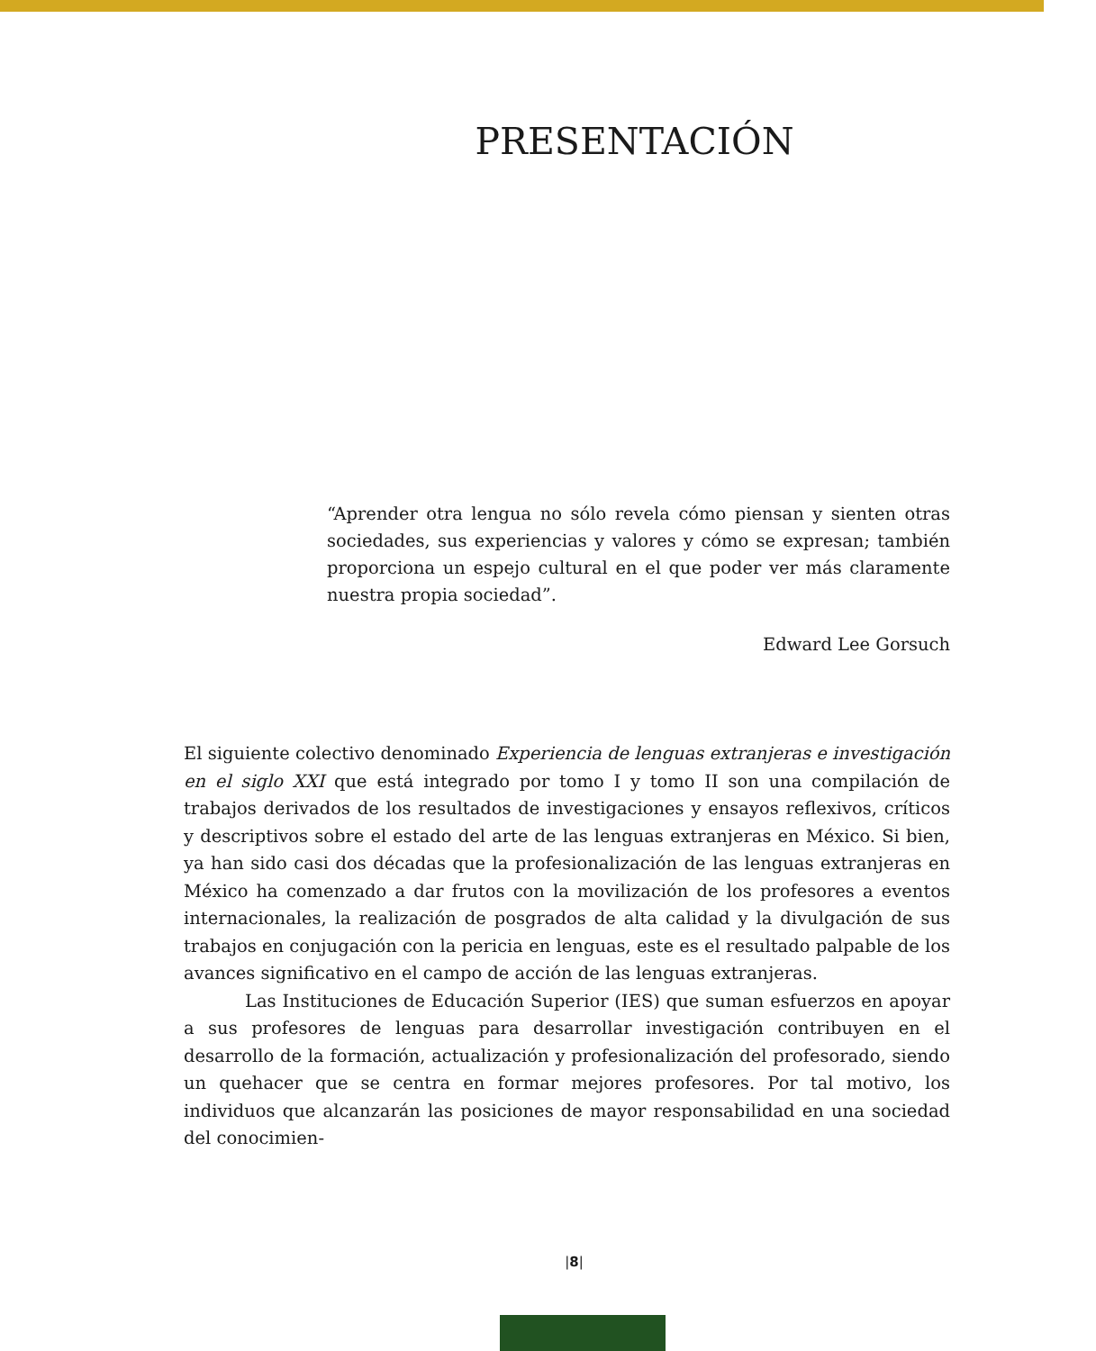PRESENTACIÓN
“Aprender otra lengua no sólo revela cómo piensan y sienten otras sociedades, sus experiencias y valores y cómo se expresan; también proporciona un espejo cultural en el que poder ver más claramente nuestra propia sociedad”.
Edward Lee Gorsuch
El siguiente colectivo denominado Experiencia de lenguas extranjeras e investigación en el siglo XXI que está integrado por tomo I y tomo II son una compilación de trabajos derivados de los resultados de investigaciones y ensayos reflexivos, críticos y descriptivos sobre el estado del arte de las lenguas extranjeras en México. Si bien, ya han sido casi dos décadas que la profesionalización de las lenguas extranjeras en México ha comenzado a dar frutos con la movilización de los profesores a eventos internacionales, la realización de posgrados de alta calidad y la divulgación de sus trabajos en conjugación con la pericia en lenguas, este es el resultado palpable de los avances significativo en el campo de acción de las lenguas extranjeras.
Las Instituciones de Educación Superior (IES) que suman esfuerzos en apoyar a sus profesores de lenguas para desarrollar investigación contribuyen en el desarrollo de la formación, actualización y profesionalización del profesorado, siendo un quehacer que se centra en formar mejores profesores. Por tal motivo, los individuos que alcanzarán las posiciones de mayor responsabilidad en una sociedad del conocimien-
|8|